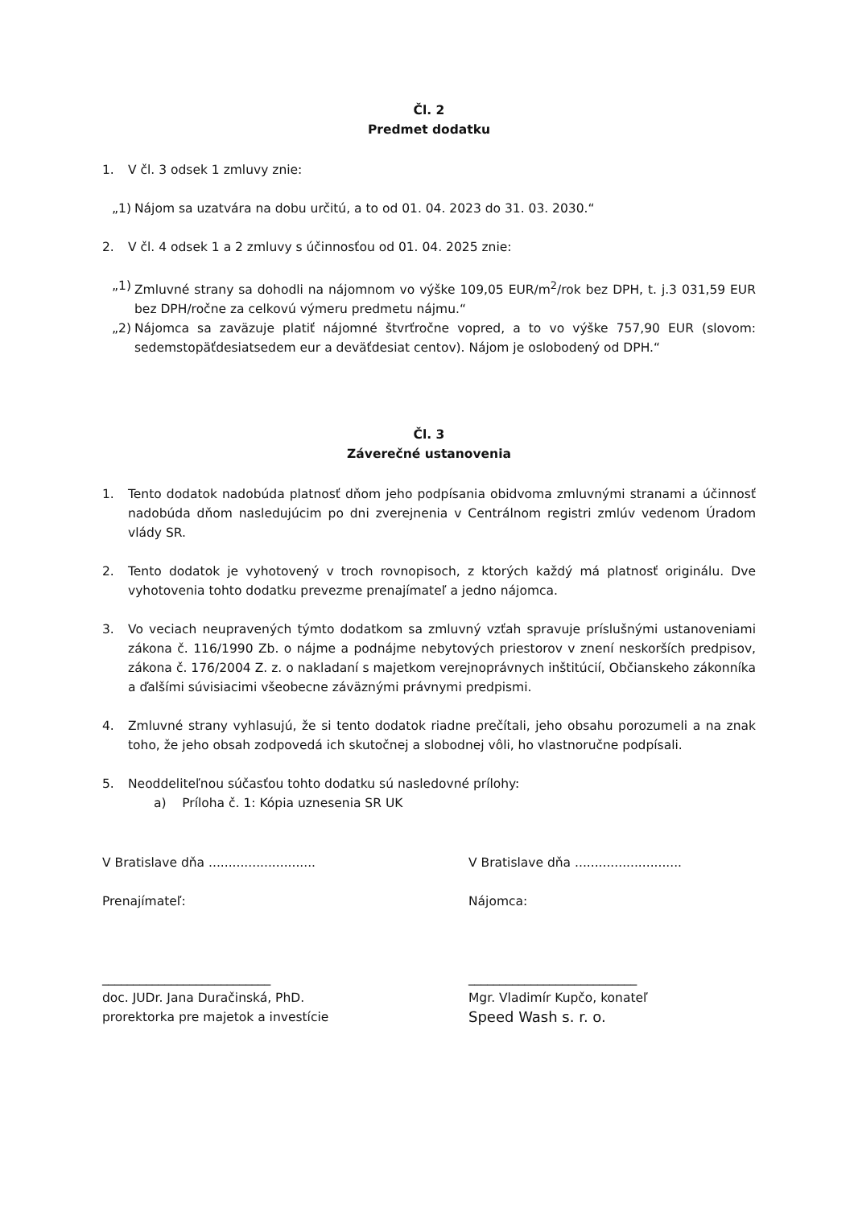Čl. 2
Predmet dodatku
1. V čl. 3 odsek 1 zmluvy znie:
„1) Nájom sa uzatvára na dobu určitú, a to od 01. 04. 2023 do 31. 03. 2030.“
2. V čl. 4 odsek 1 a 2 zmluvy s účinnosťou od 01. 04. 2025 znie:
„1) Zmluvné strany sa dohodli na nájomnom vo výške 109,05 EUR/m<sup>2</sup>/rok bez DPH, t. j.3 031,59 EUR bez DPH/ročne za celkovú výmeru predmetu nájmu.“
„2) Nájomca sa zaväzuje platiť nájomné štvrťročne vopred, a to vo výške 757,90 EUR (slovom: sedemstopäťdesiatsedem eur a deväťdesiat centov). Nájom je oslobodený od DPH.“
Čl. 3
Záverečné ustanovenia
1. Tento dodatok nadobúda platnosť dňom jeho podpísania obidvoma zmluvnými stranami a účinnosť nadobúda dňom nasledujúcim po dni zverejnenia v Centrálnom registri zmlúv vedenom Úradom vlády SR.
2. Tento dodatok je vyhotovený v troch rovnopisoch, z ktorých každý má platnosť originálu. Dve vyhotovenia tohto dodatku prevezme prenajímateľ a jedno nájomca.
3. Vo veciach neupravených týmto dodatkom sa zmluvný vzťah spravuje príslušnými ustanoveniami zákona č. 116/1990 Zb. o nájme a podnájme nebytových priestorov v znení neskorších predpisov, zákona č. 176/2004 Z. z. o nakladaní s majetkom verejnoprávnych inštitúcií, Občianskeho zákonníka a ďalšími súvisiacimi všeobecne záväznými právnymi predpismi.
4. Zmluvné strany vyhlasujú, že si tento dodatok riadne prečítali, jeho obsahu porozumeli a na znak toho, že jeho obsah zodpovedá ich skutočnej a slobodnej vôli, ho vlastnoručne podpísali.
5. Neoddeliteľnou súčasťou tohto dodatku sú nasledovné prílohy:
a) Príloha č. 1: Kópia uznesenia SR UK
V Bratislave dňa ...........................
V Bratislave dňa ...........................
Prenajímateľ: Nájomca:
___________________________ ___________________________
doc. JUDr. Jana Duračinská, PhD.
prorektorka pre majetok a investície
Mgr. Vladimír Kupčo, konateľ
Speed Wash s. r. o.